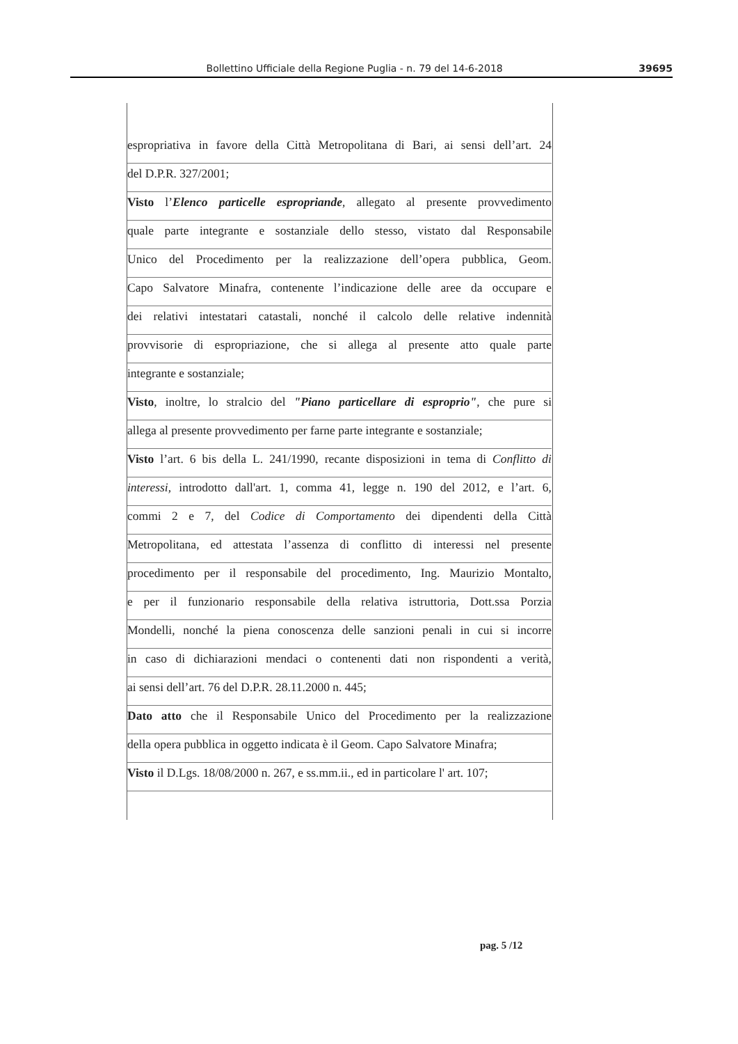Bollettino Ufficiale della Regione Puglia - n. 79 del 14-6-2018 39695
espropriativa in favore della Città Metropolitana di Bari, ai sensi dell’art. 24
del D.P.R. 327/2001;
Visto l’Elenco particelle espropriande, allegato al presente provvedimento
quale parte integrante e sostanziale dello stesso, vistato dal Responsabile
Unico del Procedimento per la realizzazione dell’opera pubblica, Geom.
Capo Salvatore Minafra, contenente l’indicazione delle aree da occupare e
dei relativi intestatari catastali, nonché il calcolo delle relative indennità
provvisorie di espropriazione, che si allega al presente atto quale parte
integrante e sostanziale;
Visto, inoltre, lo stralcio del "Piano particellare di esproprio", che pure si
allega al presente provvedimento per farne parte integrante e sostanziale;
Visto l’art. 6 bis della L. 241/1990, recante disposizioni in tema di Conflitto di
interessi, introdotto dall'art. 1, comma 41, legge n. 190 del 2012, e l’art. 6,
commi 2 e 7, del Codice di Comportamento dei dipendenti della Città
Metropolitana, ed attestata l’assenza di conflitto di interessi nel presente
procedimento per il responsabile del procedimento, Ing. Maurizio Montalto,
e per il funzionario responsabile della relativa istruttoria, Dott.ssa Porzia
Mondelli, nonché la piena conoscenza delle sanzioni penali in cui si incorre
in caso di dichiarazioni mendaci o contenenti dati non rispondenti a verità,
ai sensi dell’art. 76 del D.P.R. 28.11.2000 n. 445;
Dato atto che il Responsabile Unico del Procedimento per la realizzazione
della opera pubblica in oggetto indicata è il Geom. Capo Salvatore Minafra;
Visto il D.Lgs. 18/08/2000 n. 267, e ss.mm.ii., ed in particolare l' art. 107;
pag. 5 /12